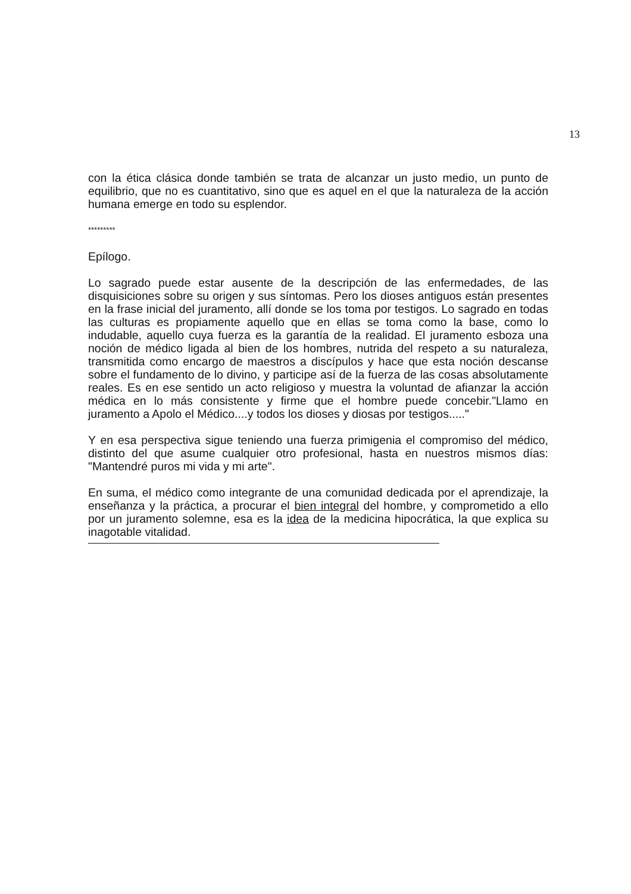13
con la ética clásica donde también se trata de alcanzar un justo medio, un punto de equilibrio, que no es cuantitativo, sino que es aquel en el que la naturaleza de la acción humana emerge en todo su esplendor.
*********
Epílogo.
Lo sagrado puede estar ausente de la descripción de las enfermedades, de las disquisiciones sobre su origen y sus síntomas. Pero los dioses antiguos están presentes en la frase inicial del juramento, allí donde se los toma por testigos. Lo sagrado en todas las culturas es propiamente aquello que en ellas se toma como la base, como lo indudable, aquello cuya fuerza es la garantía de la realidad. El juramento esboza una noción de médico ligada al bien de los hombres, nutrida del respeto a su naturaleza, transmitida como encargo de maestros a discípulos y hace que esta noción descanse sobre el fundamento de lo divino, y participe así de la fuerza de las cosas absolutamente reales. Es en ese sentido un acto religioso y muestra la voluntad de afianzar la acción médica en lo más consistente y firme que el hombre puede concebir."Llamo en juramento a Apolo el Médico....y todos los dioses y diosas por testigos....."
Y en esa perspectiva sigue teniendo una fuerza primigenia el compromiso del médico, distinto del que asume cualquier otro profesional, hasta en nuestros mismos días: "Mantendré puros mi vida y mi arte".
En suma, el médico como integrante de una comunidad dedicada por el aprendizaje, la enseñanza y la práctica, a procurar el bien integral del hombre, y comprometido a ello por un juramento solemne, esa es la idea de la medicina hipocrática, la que explica su inagotable vitalidad.